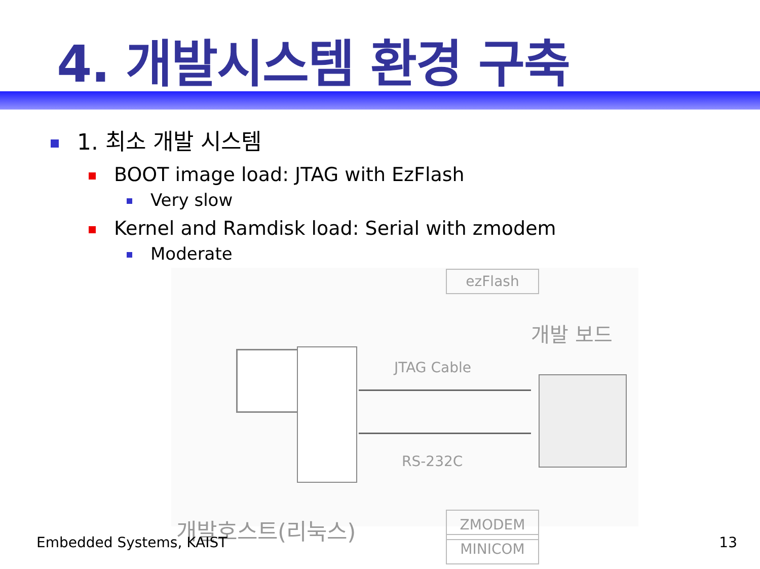4. 개발시스템 환경 구축
1. 최소 개발 시스템
BOOT image load: JTAG with EzFlash
Very slow
Kernel and Ramdisk load: Serial with zmodem
Moderate
ezFlash
개발 보드
JTAG Cable
RS-232C
개발호스트(리눅스)
MINICOM
ZMODEM
Embedded Systems, KAIST 13